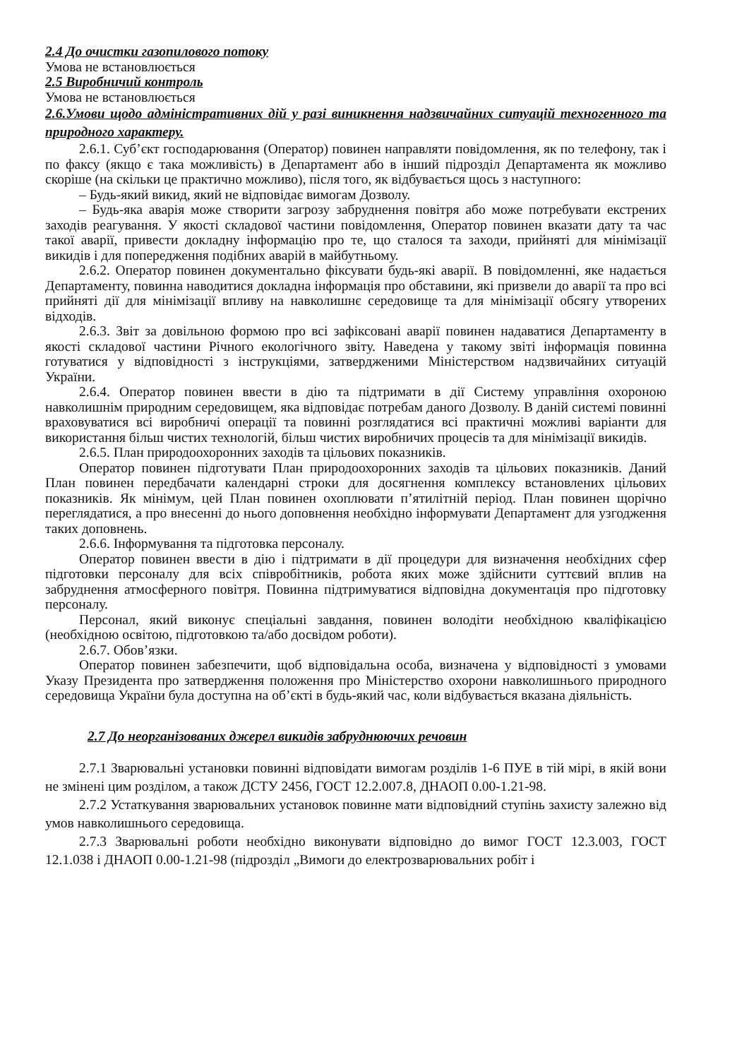2.4 До очистки газопилового потоку
Умова не встановлюється
2.5 Виробничий контроль
Умова не встановлюється
2.6.Умови щодо адміністративних дій у разі виникнення надзвичайних ситуацій техногенного та природного характеру.
2.6.1. Суб’єкт господарювання (Оператор) повинен направляти повідомлення, як по телефону, так і по факсу (якщо є така можливість) в Департамент або в інший підрозділ Департамента як можливо скоріше (на скільки це практично можливо), після того, як відбувається щось з наступного:
– Будь-який викид, який не відповідає вимогам Дозволу.
– Будь-яка аварія може створити загрозу забруднення повітря або може потребувати екстрених заходів реагування. У якості складової частини повідомлення, Оператор повинен вказати дату та час такої аварії, привести докладну інформацію про те, що сталося та заходи, прийняті для мінімізації викидів і для попередження подібних аварій в майбутньому.
2.6.2. Оператор повинен документально фіксувати будь-які аварії. В повідомленні, яке надається Департаменту, повинна наводитися докладна інформація про обставини, які призвели до аварії та про всі прийняті дії для мінімізації впливу на навколишнє середовище та для мінімізації обсягу утворених відходів.
2.6.3. Звіт за довільною формою про всі зафіксовані аварії повинен надаватися Департаменту в якості складової частини Річного екологічного звіту. Наведена у такому звіті інформація повинна готуватися у відповідності з інструкціями, затвердженими Міністерством надзвичайних ситуацій України.
2.6.4. Оператор повинен ввести в дію та підтримати в дії Систему управління охороною навколишнім природним середовищем, яка відповідає потребам даного Дозволу. В даній системі повинні враховуватися всі виробничі операції та повинні розглядатися всі практичні можливі варіанти для використання більш чистих технологій, більш чистих виробничих процесів та для мінімізації викидів.
2.6.5. План природоохоронних заходів та цільових показників.
Оператор повинен підготувати План природоохоронних заходів та цільових показників. Даний План повинен передбачати календарні строки для досягнення комплексу встановлених цільових показників. Як мінімум, цей План повинен охоплювати п’ятилітній період. План повинен щорічно переглядатися, а про внесенні до нього доповнення необхідно інформувати Департамент для узгодження таких доповнень.
2.6.6. Інформування та підготовка персоналу.
Оператор повинен ввести в дію і підтримати в дії процедури для визначення необхідних сфер підготовки персоналу для всіх співробітників, робота яких може здійснити суттєвий вплив на забруднення атмосферного повітря. Повинна підтримуватися відповідна документація про підготовку персоналу.
Персонал, який виконує спеціальні завдання, повинен володіти необхідною кваліфікацією (необхідною освітою, підготовкою та/або досвідом роботи).
2.6.7. Обов’язки.
Оператор повинен забезпечити, щоб відповідальна особа, визначена у відповідності з умовами Указу Президента про затвердження положення про Міністерство охорони навколишнього природного середовища України була доступна на об’єкті в будь-який час, коли відбувається вказана діяльність.
2.7 До неорганізованих джерел викидів забруднюючих речовин
2.7.1 Зварювальні установки повинні відповідати вимогам розділів 1-6 ПУЕ в тій мірі, в якій вони не змінені цим розділом, а також ДСТУ 2456, ГОСТ 12.2.007.8, ДНАОП 0.00-1.21-98.
2.7.2 Устаткування зварювальних установок повинне мати відповідний ступінь захисту залежно від умов навколишнього середовища.
2.7.3 Зварювальні роботи необхідно виконувати відповідно до вимог ГОСТ 12.3.003, ГОСТ 12.1.038 і ДНАОП 0.00-1.21-98 (підрозділ „Вимоги до електрозварювальних робіт і